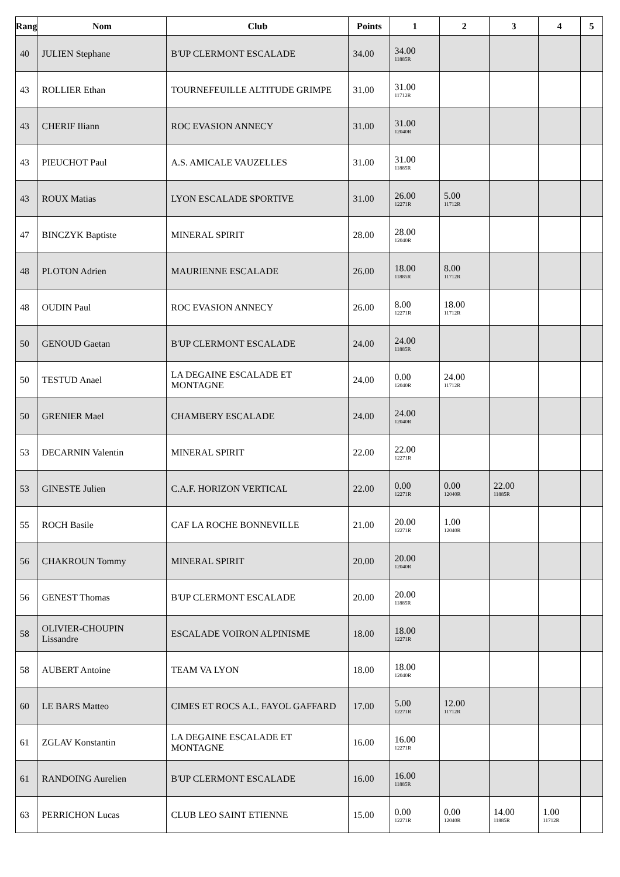| Rang | Nom | Club | Points | 1 | 2 | 3 | 4 | 5 |
| --- | --- | --- | --- | --- | --- | --- | --- | --- |
| 40 | JULIEN Stephane | B'UP CLERMONT ESCALADE | 34.00 | 34.00 11885R | | | | |
| 43 | ROLLIER Ethan | TOURNEFEUILLE ALTITUDE GRIMPE | 31.00 | 31.00 11712R | | | | |
| 43 | CHERIF Iliann | ROC EVASION ANNECY | 31.00 | 31.00 12040R | | | | |
| 43 | PIEUCHOT Paul | A.S. AMICALE VAUZELLES | 31.00 | 31.00 11885R | | | | |
| 43 | ROUX Matias | LYON ESCALADE SPORTIVE | 31.00 | 26.00 12271R | 5.00 11712R | | | |
| 47 | BINCZYK Baptiste | MINERAL SPIRIT | 28.00 | 28.00 12040R | | | | |
| 48 | PLOTON Adrien | MAURIENNE ESCALADE | 26.00 | 18.00 11885R | 8.00 11712R | | | |
| 48 | OUDIN Paul | ROC EVASION ANNECY | 26.00 | 8.00 12271R | 18.00 11712R | | | |
| 50 | GENOUD Gaetan | B'UP CLERMONT ESCALADE | 24.00 | 24.00 11885R | | | | |
| 50 | TESTUD Anael | LA DEGAINE ESCALADE ET MONTAGNE | 24.00 | 0.00 12040R | 24.00 11712R | | | |
| 50 | GRENIER Mael | CHAMBERY ESCALADE | 24.00 | 24.00 12040R | | | | |
| 53 | DECARNIN Valentin | MINERAL SPIRIT | 22.00 | 22.00 12271R | | | | |
| 53 | GINESTE Julien | C.A.F. HORIZON VERTICAL | 22.00 | 0.00 12271R | 0.00 12040R | 22.00 11885R | | |
| 55 | ROCH Basile | CAF LA ROCHE BONNEVILLE | 21.00 | 20.00 12271R | 1.00 12040R | | | |
| 56 | CHAKROUN Tommy | MINERAL SPIRIT | 20.00 | 20.00 12040R | | | | |
| 56 | GENEST Thomas | B'UP CLERMONT ESCALADE | 20.00 | 20.00 11885R | | | | |
| 58 | OLIVIER-CHOUPIN Lissandre | ESCALADE VOIRON ALPINISME | 18.00 | 18.00 12271R | | | | |
| 58 | AUBERT Antoine | TEAM VA LYON | 18.00 | 18.00 12040R | | | | |
| 60 | LE BARS Matteo | CIMES ET ROCS A.L. FAYOL GAFFARD | 17.00 | 5.00 12271R | 12.00 11712R | | | |
| 61 | ZGLAV Konstantin | LA DEGAINE ESCALADE ET MONTAGNE | 16.00 | 16.00 12271R | | | | |
| 61 | RANDOING Aurelien | B'UP CLERMONT ESCALADE | 16.00 | 16.00 11885R | | | | |
| 63 | PERRICHON Lucas | CLUB LEO SAINT ETIENNE | 15.00 | 0.00 12271R | 0.00 12040R | 14.00 11885R | 1.00 11712R | |